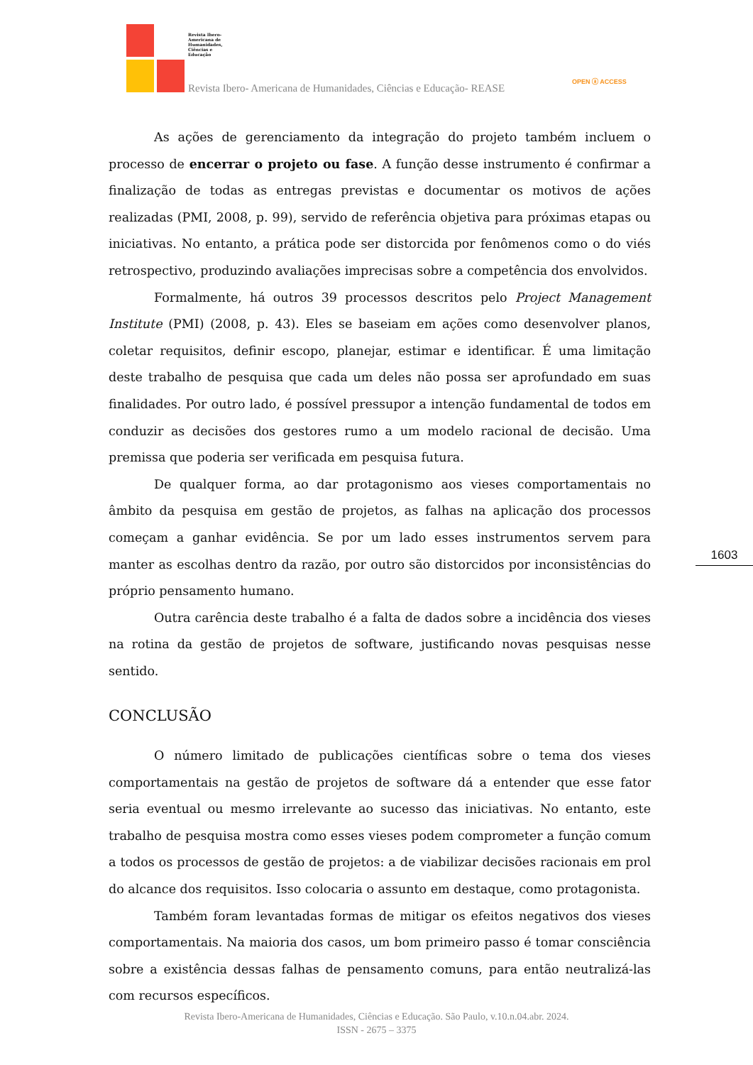Revista Ibero-Americana de Humanidades, Ciências e Educação
Revista Ibero- Americana de Humanidades, Ciências e Educação- REASE
OPEN ⓐ ACCESS
As ações de gerenciamento da integração do projeto também incluem o processo de encerrar o projeto ou fase. A função desse instrumento é confirmar a finalização de todas as entregas previstas e documentar os motivos de ações realizadas (PMI, 2008, p. 99), servido de referência objetiva para próximas etapas ou iniciativas. No entanto, a prática pode ser distorcida por fenômenos como o do viés retrospectivo, produzindo avaliações imprecisas sobre a competência dos envolvidos.
Formalmente, há outros 39 processos descritos pelo Project Management Institute (PMI) (2008, p. 43). Eles se baseiam em ações como desenvolver planos, coletar requisitos, definir escopo, planejar, estimar e identificar. É uma limitação deste trabalho de pesquisa que cada um deles não possa ser aprofundado em suas finalidades. Por outro lado, é possível pressupor a intenção fundamental de todos em conduzir as decisões dos gestores rumo a um modelo racional de decisão. Uma premissa que poderia ser verificada em pesquisa futura.
De qualquer forma, ao dar protagonismo aos vieses comportamentais no âmbito da pesquisa em gestão de projetos, as falhas na aplicação dos processos começam a ganhar evidência. Se por um lado esses instrumentos servem para manter as escolhas dentro da razão, por outro são distorcidos por inconsistências do próprio pensamento humano.
Outra carência deste trabalho é a falta de dados sobre a incidência dos vieses na rotina da gestão de projetos de software, justificando novas pesquisas nesse sentido.
CONCLUSÃO
O número limitado de publicações científicas sobre o tema dos vieses comportamentais na gestão de projetos de software dá a entender que esse fator seria eventual ou mesmo irrelevante ao sucesso das iniciativas. No entanto, este trabalho de pesquisa mostra como esses vieses podem comprometer a função comum a todos os processos de gestão de projetos: a de viabilizar decisões racionais em prol do alcance dos requisitos. Isso colocaria o assunto em destaque, como protagonista.
Também foram levantadas formas de mitigar os efeitos negativos dos vieses comportamentais. Na maioria dos casos, um bom primeiro passo é tomar consciência sobre a existência dessas falhas de pensamento comuns, para então neutralizá-las com recursos específicos.
1603
Revista Ibero-Americana de Humanidades, Ciências e Educação. São Paulo, v.10.n.04.abr. 2024.
ISSN - 2675 – 3375